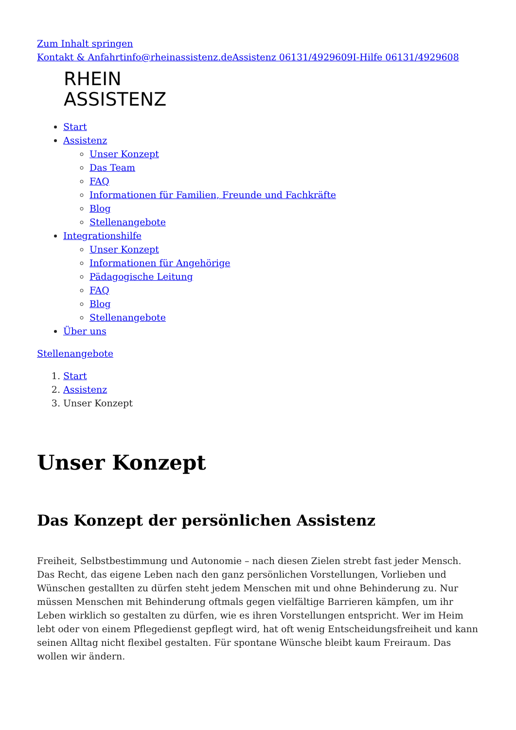Zum Inhalt springen
Kontakt & Anfahrt info@rheinassistenz.de Assistenz 06131/4929609 I-Hilfe 06131/4929608
RHEIN
ASSISTENZ
Start
Assistenz
Unser Konzept
Das Team
FAQ
Informationen für Familien, Freunde und Fachkräfte
Blog
Stellenangebote
Integrationshilfe
Unser Konzept
Informationen für Angehörige
Pädagogische Leitung
FAQ
Blog
Stellenangebote
Über uns
Stellenangebote
1. Start
2. Assistenz
3. Unser Konzept
Unser Konzept
Das Konzept der persönlichen Assistenz
Freiheit, Selbstbestimmung und Autonomie – nach diesen Zielen strebt fast jeder Mensch. Das Recht, das eigene Leben nach den ganz persönlichen Vorstellungen, Vorlieben und Wünschen gestallten zu dürfen steht jedem Menschen mit und ohne Behinderung zu. Nur müssen Menschen mit Behinderung oftmals gegen vielfältige Barrieren kämpfen, um ihr Leben wirklich so gestalten zu dürfen, wie es ihren Vorstellungen entspricht. Wer im Heim lebt oder von einem Pflegedienst gepflegt wird, hat oft wenig Entscheidungsfreiheit und kann seinen Alltag nicht flexibel gestalten. Für spontane Wünsche bleibt kaum Freiraum. Das wollen wir ändern.